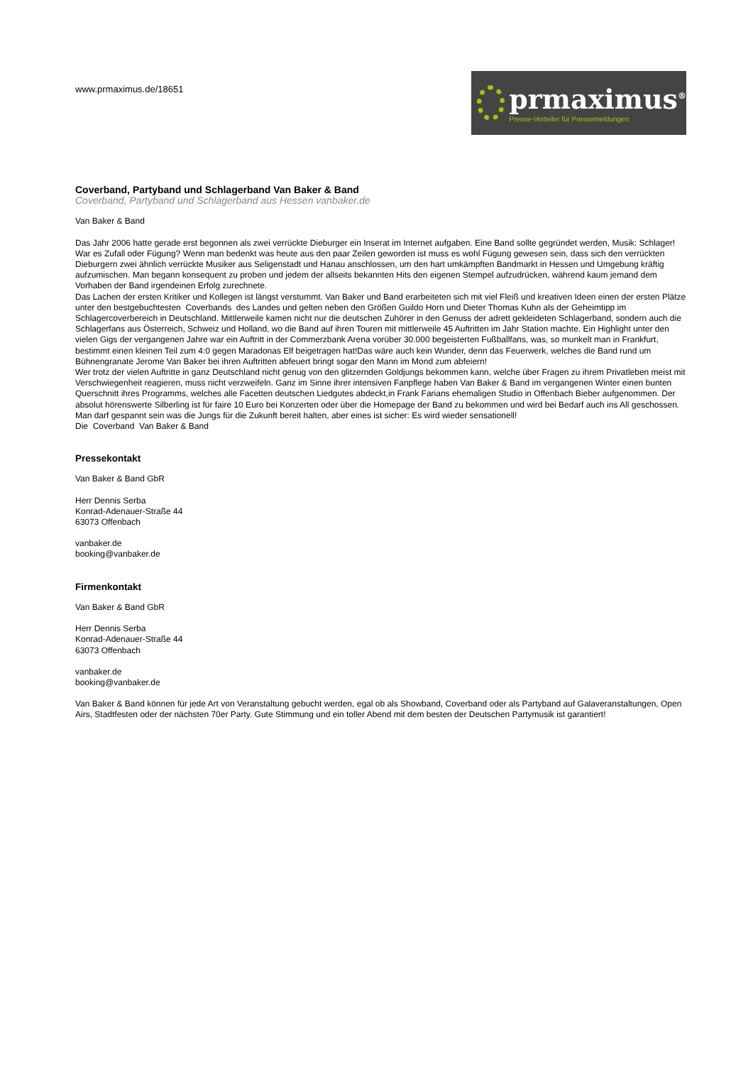www.prmaximus.de/18651
prmaximus<sup>®</sup>
Presse-Verteiler für Pressemeldungen
Coverband, Partyband und Schlagerband Van Baker & Band
Coverband, Partyband und Schlagerband aus Hessen vanbaker.de
Van Baker & Band
Das Jahr 2006 hatte gerade erst begonnen als zwei verrückte Dieburger ein Inserat im Internet aufgaben. Eine Band sollte gegründet werden, Musik: Schlager!
War es Zufall oder Fügung? Wenn man bedenkt was heute aus den paar Zeilen geworden ist muss es wohl Fügung gewesen sein, dass sich den verrückten Dieburgern zwei ähnlich verrückte Musiker aus Seligenstadt und Hanau anschlossen, um den hart umkämpften Bandmarkt in Hessen und Umgebung kräftig aufzumischen. Man begann konsequent zu proben und jedem der allseits bekannten Hits den eigenen Stempel aufzudrücken, während kaum jemand dem Vorhaben der Band irgendeinen Erfolg zurechnete.
Das Lachen der ersten Kritiker und Kollegen ist längst verstummt. Van Baker und Band erarbeiteten sich mit viel Fleiß und kreativen Ideen einen der ersten Plätze unter den bestgebuchtesten Coverbands des Landes und gelten neben den Größen Guildo Horn und Dieter Thomas Kuhn als der Geheimtipp im Schlagercoverbereich in Deutschland. Mittlerweile kamen nicht nur die deutschen Zuhörer in den Genuss der adrett gekleideten Schlagerband, sondern auch die Schlagerfans aus Österreich, Schweiz und Holland, wo die Band auf ihren Touren mit mittlerweile 45 Auftritten im Jahr Station machte. Ein Highlight unter den vielen Gigs der vergangenen Jahre war ein Auftritt in der Commerzbank Arena vorüber 30.000 begeisterten Fußballfans, was, so munkelt man in Frankfurt, bestimmt einen kleinen Teil zum 4:0 gegen Maradonas Elf beigetragen hat!Das wäre auch kein Wunder, denn das Feuerwerk, welches die Band rund um Bühnengranate Jerome Van Baker bei ihren Auftritten abfeuert bringt sogar den Mann im Mond zum abfeiern!
Wer trotz der vielen Auftritte in ganz Deutschland nicht genug von den glitzernden Goldjungs bekommen kann, welche über Fragen zu ihrem Privatleben meist mit Verschwiegenheit reagieren, muss nicht verzweifeln. Ganz im Sinne ihrer intensiven Fanpflege haben Van Baker & Band im vergangenen Winter einen bunten Querschnitt ihres Programms, welches alle Facetten deutschen Liedgutes abdeckt,in Frank Farians ehemaligen Studio in Offenbach Bieber aufgenommen. Der absolut hörenswerte Silberling ist für faire 10 Euro bei Konzerten oder über die Homepage der Band zu bekommen und wird bei Bedarf auch ins All geschossen. Man darf gespannt sein was die Jungs für die Zukunft bereit halten, aber eines ist sicher: Es wird wieder sensationell!
Die Coverband Van Baker & Band
Pressekontakt
Van Baker & Band GbR
Herr Dennis Serba
Konrad-Adenauer-Straße 44
63073 Offenbach
vanbaker.de
booking@vanbaker.de
Firmenkontakt
Van Baker & Band GbR
Herr Dennis Serba
Konrad-Adenauer-Straße 44
63073 Offenbach
vanbaker.de
booking@vanbaker.de
Van Baker & Band können für jede Art von Veranstaltung gebucht werden, egal ob als Showband, Coverband oder als Partyband auf Galaveranstaltungen, Open Airs, Stadtfesten oder der nächsten 70er Party. Gute Stimmung und ein toller Abend mit dem besten der Deutschen Partymusik ist garantiert!